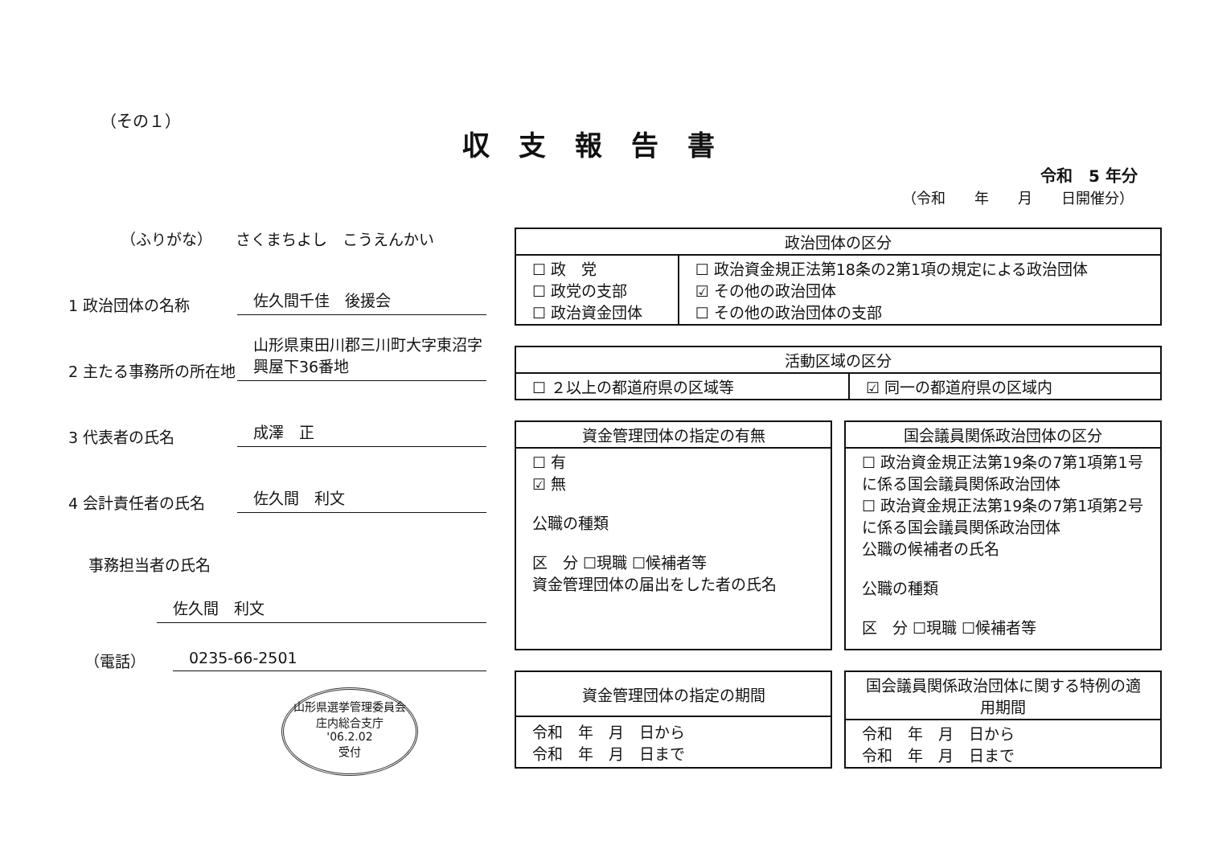（その１）
収支報告書
令和　5 年分
（令和　　年　　月　　日開催分）
（ふりがな）　　さくまちよし　こうえんかい
1 政治団体の名称
佐久間千佳　後援会
2 主たる事務所の所在地
山形県東田川郡三川町大字東沼字興屋下36番地
3 代表者の氏名
成澤　正
4 会計責任者の氏名
佐久間　利文
事務担当者の氏名
佐久間　利文
（電話）
0235-66-2501
山形県選挙管理委員会
庄内総合支庁
'06.2.02
受付
| 政治団体の区分 | |
| --- | --- |
| ☐ 政 党 ☐ 政党の支部 ☐ 政治資金団体 | ☐ 政治資金規正法第18条の2第1項の規定による政治団体 ☑ その他の政治団体 ☐ その他の政治団体の支部 |
| 活動区域の区分 | |
| --- | --- |
| ☐ ２以上の都道府県の区域等 | ☑ 同一の都道府県の区域内 |
| 資金管理団体の指定の有無 |
| --- |
| ☐ 有 ☑ 無 公職の種類 区 分 ☐現職 ☐候補者等 資金管理団体の届出をした者の氏名 |
| 国会議員関係政治団体の区分 |
| --- |
| ☐ 政治資金規正法第19条の7第1項第1号に係る国会議員関係政治団体 ☐ 政治資金規正法第19条の7第1項第2号に係る国会議員関係政治団体 公職の候補者の氏名 公職の種類 区 分 ☐現職 ☐候補者等 |
| 資金管理団体の指定の期間 |
| --- |
| 令和 年 月 日から 令和 年 月 日まで |
| 国会議員関係政治団体に関する特例の適用期間 |
| --- |
| 令和 年 月 日から 令和 年 月 日まで |